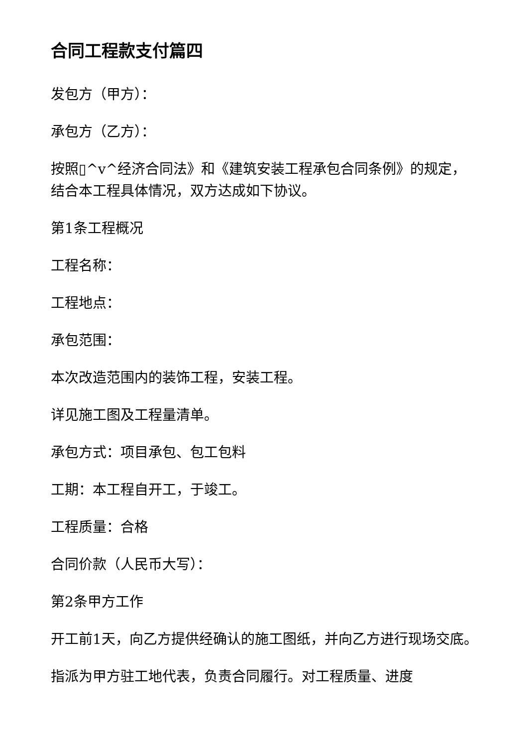合同工程款支付篇四
发包方（甲方）：
承包方（乙方）：
按照▯^v^经济合同法》和《建筑安装工程承包合同条例》的规定，结合本工程具体情况，双方达成如下协议。
第1条工程概况
工程名称：
工程地点：
承包范围：
本次改造范围内的装饰工程，安装工程。
详见施工图及工程量清单。
承包方式：项目承包、包工包料
工期：本工程自开工，于竣工。
工程质量：合格
合同价款（人民币大写）：
第2条甲方工作
开工前1天，向乙方提供经确认的施工图纸，并向乙方进行现场交底。
指派为甲方驻工地代表，负责合同履行。对工程质量、进度